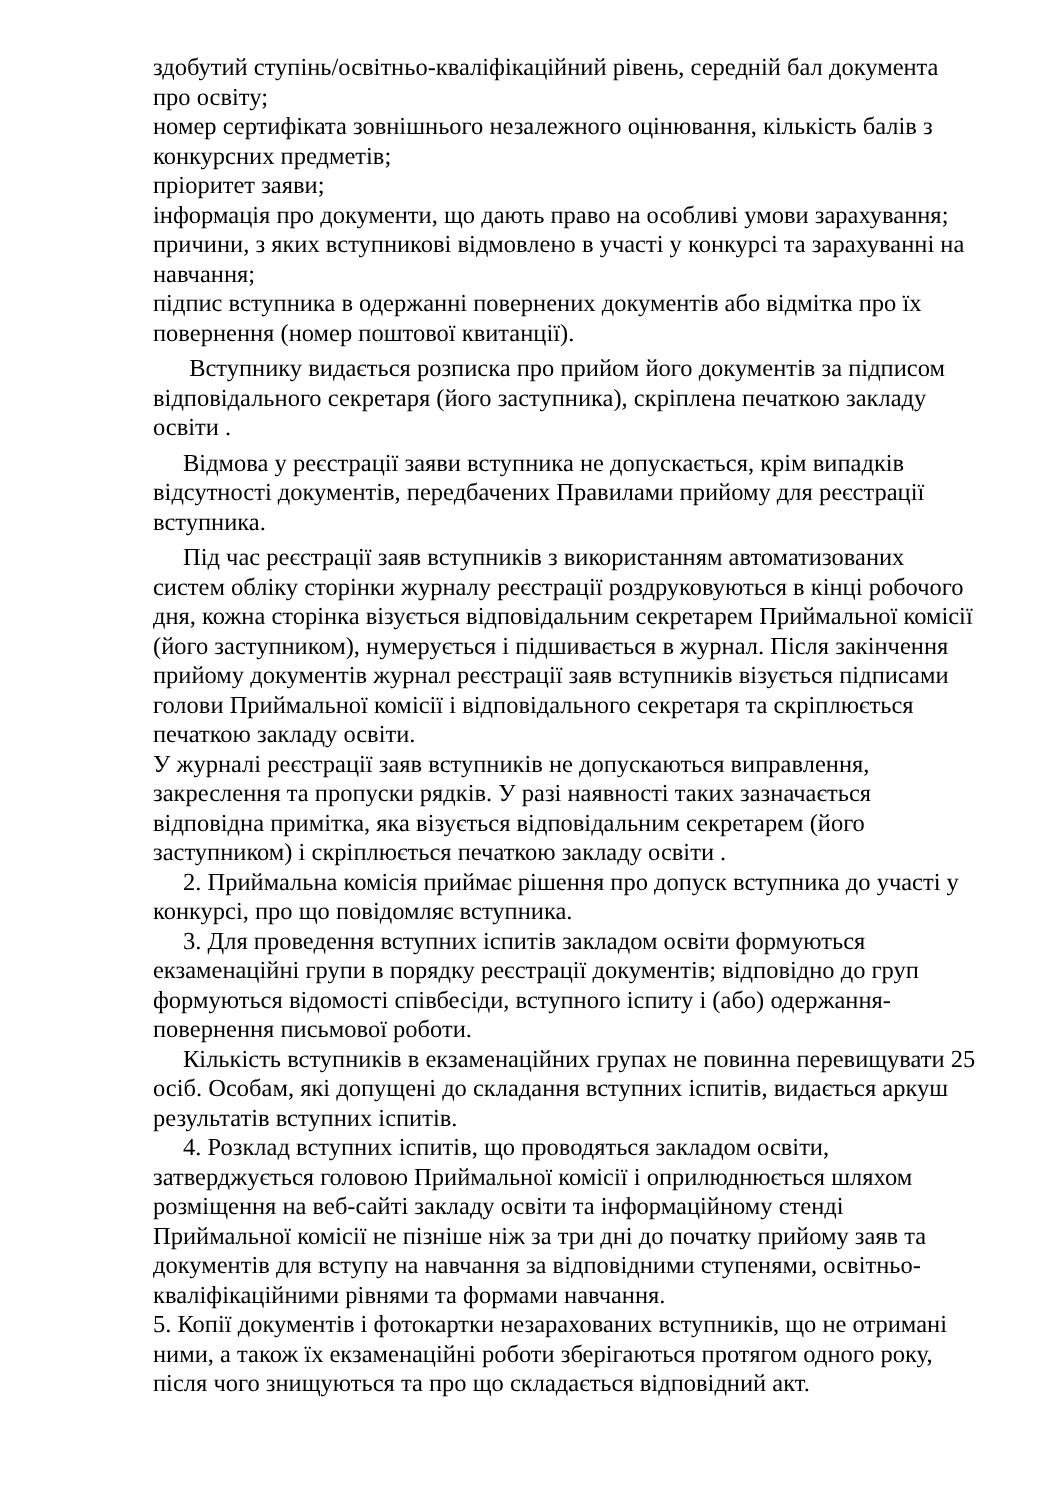здобутий ступінь/освітньо-кваліфікаційний рівень, середній бал документа про освіту;
номер сертифіката зовнішнього незалежного оцінювання, кількість балів з конкурсних предметів;
пріоритет заяви;
інформація про документи, що дають право на особливі умови зарахування;
причини, з яких вступникові відмовлено в участі у конкурсі та зарахуванні на навчання;
підпис вступника в одержанні повернених документів або відмітка про їх повернення (номер поштової квитанції).
Вступнику видається розписка про прийом його документів за підписом відповідального секретаря (його заступника), скріплена печаткою закладу освіти .
Відмова у реєстрації заяви вступника не допускається, крім випадків відсутності документів, передбачених Правилами прийому для реєстрації вступника.
Під час реєстрації заяв вступників з використанням автоматизованих систем обліку сторінки журналу реєстрації роздруковуються в кінці робочого дня, кожна сторінка візується відповідальним секретарем Приймальної комісії (його заступником), нумерується і підшивається в журнал. Після закінчення прийому документів журнал реєстрації заяв вступників візується підписами голови Приймальної комісії і відповідального секретаря та скріплюється печаткою закладу освіти.
У журналі реєстрації заяв вступників не допускаються виправлення, закреслення та пропуски рядків. У разі наявності таких зазначається відповідна примітка, яка візується відповідальним секретарем (його заступником) і скріплюється печаткою закладу освіти .
2. Приймальна комісія приймає рішення про допуск вступника до участі у конкурсі, про що повідомляє вступника.
3. Для проведення вступних іспитів закладом освіти формуються екзаменаційні групи в порядку реєстрації документів; відповідно до груп формуються відомості співбесіди, вступного іспиту і (або) одержання-повернення письмової роботи.
Кількість вступників в екзаменаційних групах не повинна перевищувати 25 осіб. Особам, які допущені до складання вступних іспитів, видається аркуш результатів вступних іспитів.
4. Розклад вступних іспитів, що проводяться закладом освіти, затверджується головою Приймальної комісії і оприлюднюється шляхом розміщення на веб-сайті закладу освіти та інформаційному стенді Приймальної комісії не пізніше ніж за три дні до початку прийому заяв та документів для вступу на навчання за відповідними ступенями, освітньо-кваліфікаційними рівнями та формами навчання.
5. Копії документів і фотокартки незарахованих вступників, що не отримані ними, а також їх екзаменаційні роботи зберігаються протягом одного року, після чого знищуються та про що складається відповідний акт.